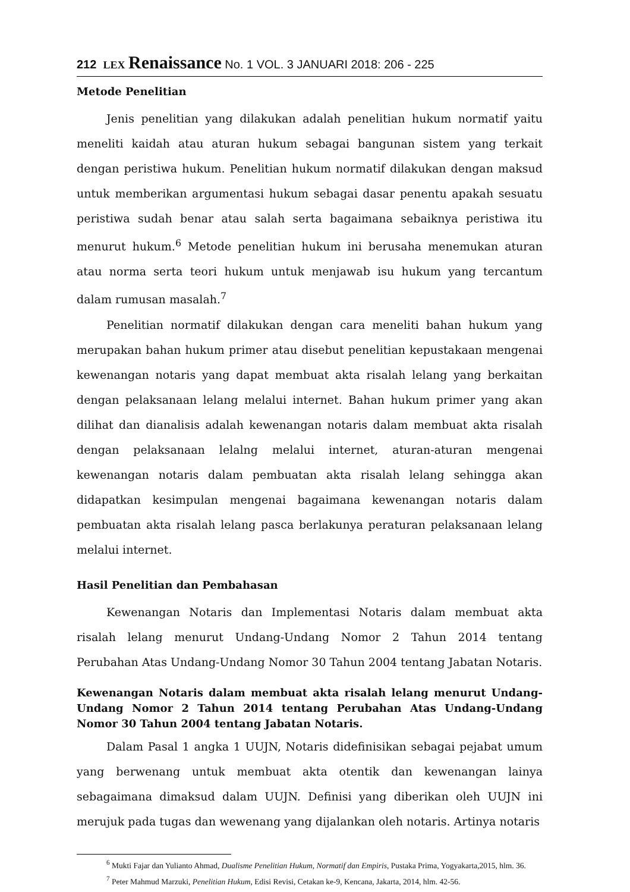212 LEX Renaissance No. 1 VOL. 3 JANUARI 2018: 206 - 225
Metode Penelitian
Jenis penelitian yang dilakukan adalah penelitian hukum normatif yaitu meneliti kaidah atau aturan hukum sebagai bangunan sistem yang terkait dengan peristiwa hukum. Penelitian hukum normatif dilakukan dengan maksud untuk memberikan argumentasi hukum sebagai dasar penentu apakah sesuatu peristiwa sudah benar atau salah serta bagaimana sebaiknya peristiwa itu menurut hukum.<sup>6</sup> Metode penelitian hukum ini berusaha menemukan aturan atau norma serta teori hukum untuk menjawab isu hukum yang tercantum dalam rumusan masalah.<sup>7</sup>
Penelitian normatif dilakukan dengan cara meneliti bahan hukum yang merupakan bahan hukum primer atau disebut penelitian kepustakaan mengenai kewenangan notaris yang dapat membuat akta risalah lelang yang berkaitan dengan pelaksanaan lelang melalui internet. Bahan hukum primer yang akan dilihat dan dianalisis adalah kewenangan notaris dalam membuat akta risalah dengan pelaksanaan lelalng melalui internet, aturan-aturan mengenai kewenangan notaris dalam pembuatan akta risalah lelang sehingga akan didapatkan kesimpulan mengenai bagaimana kewenangan notaris dalam pembuatan akta risalah lelang pasca berlakunya peraturan pelaksanaan lelang melalui internet.
Hasil Penelitian dan Pembahasan
Kewenangan Notaris dan Implementasi Notaris dalam membuat akta risalah lelang menurut Undang-Undang Nomor 2 Tahun 2014 tentang Perubahan Atas Undang-Undang Nomor 30 Tahun 2004 tentang Jabatan Notaris.
Kewenangan Notaris dalam membuat akta risalah lelang menurut Undang-Undang Nomor 2 Tahun 2014 tentang Perubahan Atas Undang-Undang Nomor 30 Tahun 2004 tentang Jabatan Notaris.
Dalam Pasal 1 angka 1 UUJN, Notaris didefinisikan sebagai pejabat umum yang berwenang untuk membuat akta otentik dan kewenangan lainya sebagaimana dimaksud dalam UUJN. Definisi yang diberikan oleh UUJN ini merujuk pada tugas dan wewenang yang dijalankan oleh notaris. Artinya notaris
<sup>6</sup> Mukti Fajar dan Yulianto Ahmad, Dualisme Penelitian Hukum, Normatif dan Empiris, Pustaka Prima, Yogyakarta,2015, hlm. 36.
<sup>7</sup> Peter Mahmud Marzuki, Penelitian Hukum, Edisi Revisi, Cetakan ke-9, Kencana, Jakarta, 2014, hlm. 42-56.